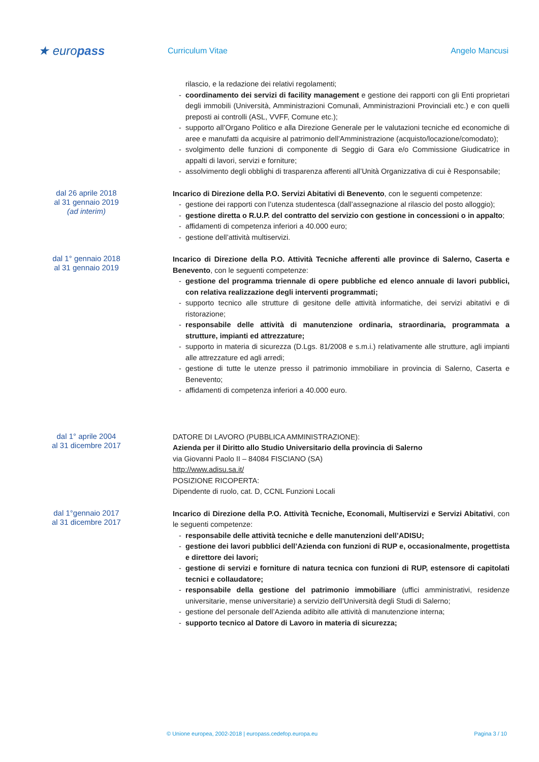★ europass
Curriculum Vitae Angelo Mancusi
rilascio, e la redazione dei relativi regolamenti;
- coordinamento dei servizi di facility management e gestione dei rapporti con gli Enti proprietari degli immobili (Università, Amministrazioni Comunali, Amministrazioni Provinciali etc.) e con quelli preposti ai controlli (ASL, VVFF, Comune etc.);
- supporto all’Organo Politico e alla Direzione Generale per le valutazioni tecniche ed economiche di aree e manufatti da acquisire al patrimonio dell’Amministrazione (acquisto/locazione/comodato);
- svolgimento delle funzioni di componente di Seggio di Gara e/o Commissione Giudicatrice in appalti di lavori, servizi e forniture;
- assolvimento degli obblighi di trasparenza afferenti all’Unità Organizzativa di cui è Responsabile;
dal 26 aprile 2018
al 31 gennaio 2019
(ad interim)
Incarico di Direzione della P.O. Servizi Abitativi di Benevento, con le seguenti competenze:
- gestione dei rapporti con l’utenza studentesca (dall’assegnazione al rilascio del posto alloggio);
- gestione diretta o R.U.P. del contratto del servizio con gestione in concessioni o in appalto;
- affidamenti di competenza inferiori a 40.000 euro;
- gestione dell’attività multiservizi.
dal 1° gennaio 2018
al 31 gennaio 2019
Incarico di Direzione della P.O. Attività Tecniche afferenti alle province di Salerno, Caserta e Benevento, con le seguenti competenze:
- gestione del programma triennale di opere pubbliche ed elenco annuale di lavori pubblici, con relativa realizzazione degli interventi programmati;
- supporto tecnico alle strutture di gesitone delle attività informatiche, dei servizi abitativi e di ristorazione;
- responsabile delle attività di manutenzione ordinaria, straordinaria, programmata a strutture, impianti ed attrezzature;
- supporto in materia di sicurezza (D.Lgs. 81/2008 e s.m.i.) relativamente alle strutture, agli impianti alle attrezzature ed agli arredi;
- gestione di tutte le utenze presso il patrimonio immobiliare in provincia di Salerno, Caserta e Benevento;
- affidamenti di competenza inferiori a 40.000 euro.
dal 1° aprile 2004
al 31 dicembre 2017
DATORE DI LAVORO (PUBBLICA AMMINISTRAZIONE):
Azienda per il Diritto allo Studio Universitario della provincia di Salerno
via Giovanni Paolo II – 84084 FISCIANO (SA)
http://www.adisu.sa.it/
POSIZIONE RICOPERTA:
Dipendente di ruolo, cat. D, CCNL Funzioni Locali
dal 1°gennaio 2017
al 31 dicembre 2017
Incarico di Direzione della P.O. Attività Tecniche, Economali, Multiservizi e Servizi Abitativi, con le seguenti competenze:
- responsabile delle attività tecniche e delle manutenzioni dell’ADISU;
- gestione dei lavori pubblici dell’Azienda con funzioni di RUP e, occasionalmente, progettista e direttore dei lavori;
- gestione di servizi e forniture di natura tecnica con funzioni di RUP, estensore di capitolati tecnici e collaudatore;
- responsabile della gestione del patrimonio immobiliare (uffici amministrativi, residenze universitarie, mense universitarie) a servizio dell’Università degli Studi di Salerno;
- gestione del personale dell’Azienda adibito alle attività di manutenzione interna;
- supporto tecnico al Datore di Lavoro in materia di sicurezza;
© Unione europea, 2002-2018 | europass.cedefop.europa.eu Pagina 3 / 10